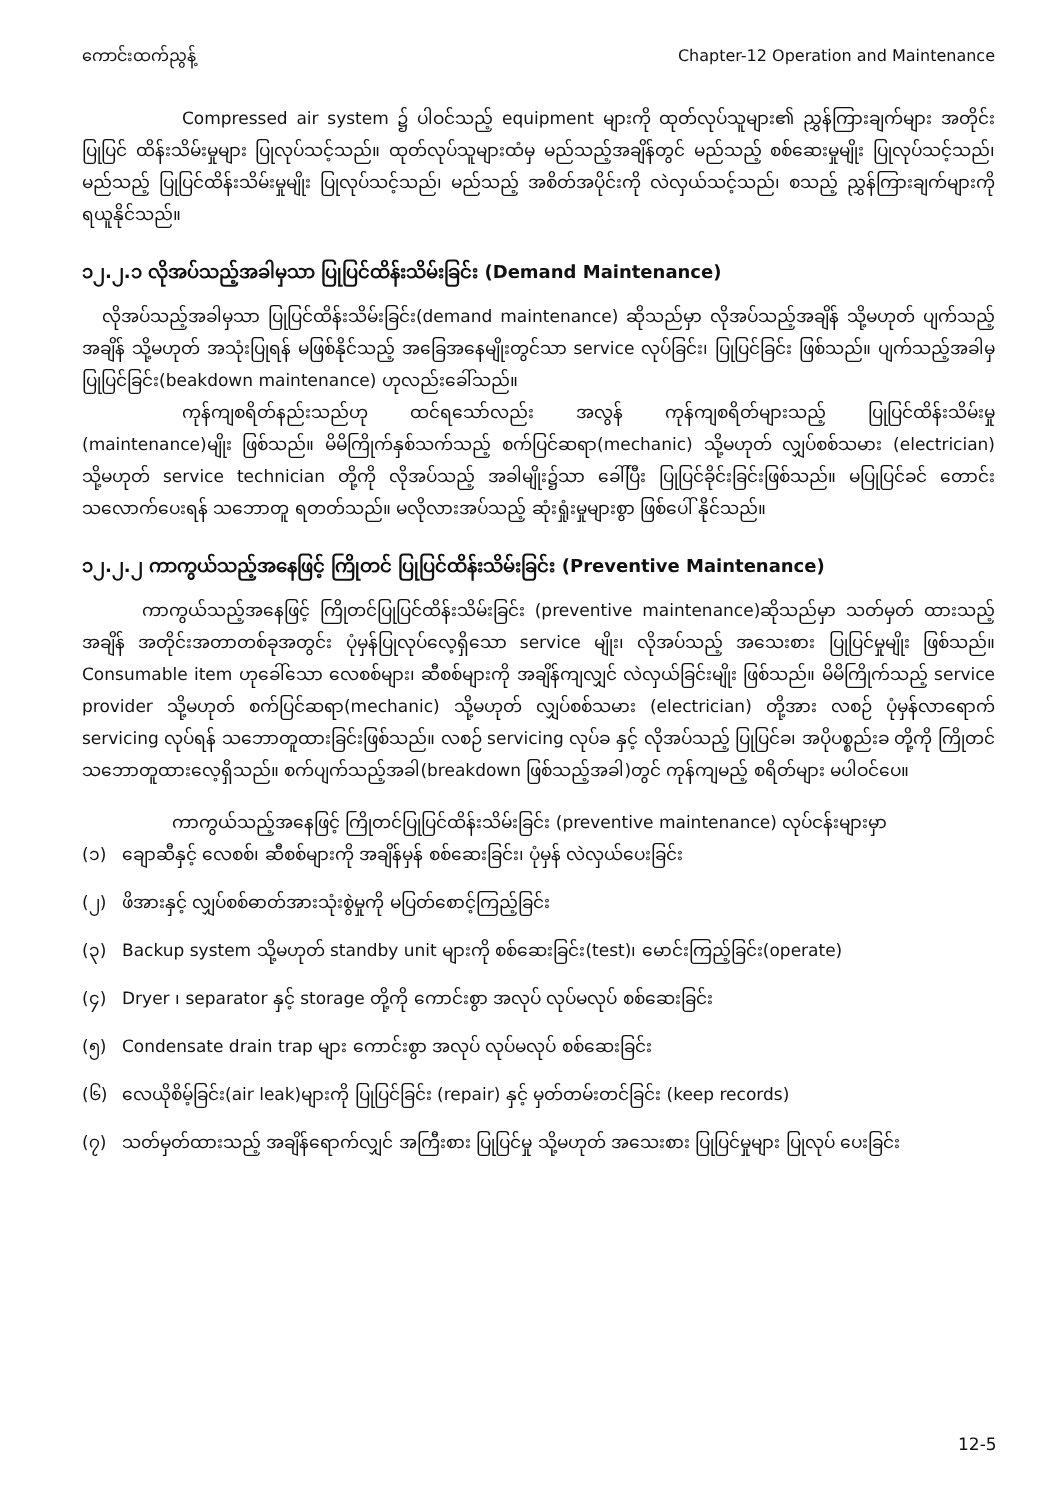ကောင်းထက်ညွန့် Chapter-12 Operation and Maintenance
Compressed air system ၌ ပါဝင်သည့် equipment များကို ထုတ်လုပ်သူများ၏ ညွှန်ကြားချက်များ အတိုင်း ပြုပြင် ထိန်းသိမ်းမှုများ ပြုလုပ်သင့်သည်။ ထုတ်လုပ်သူများထံမှ မည်သည့်အချိန်တွင် မည်သည့် စစ်ဆေးမှုမျိုး ပြုလုပ်သင့်သည်၊ မည်သည့် ပြုပြင်ထိန်းသိမ်းမှုမျိုး ပြုလုပ်သင့်သည်၊ မည်သည့် အစိတ်အပိုင်းကို လဲလှယ်သင့်သည်၊ စသည့် ညွှန်ကြားချက်များကို ရယူနိုင်သည်။
၁၂.၂.၁ လိုအပ်သည့်အခါမှသာ ပြုပြင်ထိန်းသိမ်းခြင်း (Demand Maintenance)
လိုအပ်သည့်အခါမှသာ ပြုပြင်ထိန်းသိမ်းခြင်း(demand maintenance) ဆိုသည်မှာ လိုအပ်သည့်အချိန် သို့မဟုတ် ပျက်သည့်အချိန် သို့မဟုတ် အသုံးပြုရန် မဖြစ်နိုင်သည့် အခြေအနေမျိုးတွင်သာ service လုပ်ခြင်း၊ ပြုပြင်ခြင်း ဖြစ်သည်။ ပျက်သည့်အခါမှ ပြုပြင်ခြင်း(beakdown maintenance) ဟုလည်းခေါ်သည်။
ကုန်ကျစရိတ်နည်းသည်ဟု ထင်ရသော်လည်း အလွန် ကုန်ကျစရိတ်များသည့် ပြုပြင်ထိန်းသိမ်းမှု (maintenance)မျိုး ဖြစ်သည်။ မိမိကြိုက်နှစ်သက်သည့် စက်ပြင်ဆရာ(mechanic) သို့မဟုတ် လျှပ်စစ်သမား (electrician) သို့မဟုတ် service technician တို့ကို လိုအပ်သည့် အခါမျိုး၌သာ ခေါ်ပြီး ပြုပြင်ခိုင်းခြင်းဖြစ်သည်။ မပြုပြင်ခင် တောင်းသလောက်ပေးရန် သဘောတူ ရတတ်သည်။ မလိုလားအပ်သည့် ဆုံးရှုံးမှုများစွာ ဖြစ်ပေါ် နိုင်သည်။
၁၂.၂.၂ ကာကွယ်သည့်အနေဖြင့် ကြိုတင် ပြုပြင်ထိန်းသိမ်းခြင်း (Preventive Maintenance)
ကာကွယ်သည့်အနေဖြင့် ကြိုတင်ပြုပြင်ထိန်းသိမ်းခြင်း (preventive maintenance)ဆိုသည်မှာ သတ်မှတ် ထားသည့် အချိန် အတိုင်းအတာတစ်ခုအတွင်း ပုံမှန်ပြုလုပ်လေ့ရှိသော service မျိုး၊ လိုအပ်သည့် အသေးစား ပြုပြင်မှုမျိုး ဖြစ်သည်။ Consumable item ဟုခေါ်သော လေစစ်များ၊ ဆီစစ်များကို အချိန်ကျလျှင် လဲလှယ်ခြင်းမျိုး ဖြစ်သည်။ မိမိကြိုက်သည့် service provider သို့မဟုတ် စက်ပြင်ဆရာ(mechanic) သို့မဟုတ် လျှပ်စစ်သမား (electrician) တို့အား လစဉ် ပုံမှန်လာရောက် servicing လုပ်ရန် သဘောတူထားခြင်းဖြစ်သည်။ လစဉ် servicing လုပ်ခ နှင့် လိုအပ်သည့် ပြုပြင်ခ၊ အပိုပစ္စည်းခ တို့ကို ကြိုတင်သဘောတူထားလေ့ရှိသည်။ စက်ပျက်သည့်အခါ(breakdown ဖြစ်သည့်အခါ)တွင် ကုန်ကျမည့် စရိတ်များ မပါဝင်ပေ။
ကာကွယ်သည့်အနေဖြင့် ကြိုတင်ပြုပြင်ထိန်းသိမ်းခြင်း (preventive maintenance) လုပ်ငန်းများမှာ
(၁) ချောဆီနှင့် လေစစ်၊ ဆီစစ်များကို အချိန်မှန် စစ်ဆေးခြင်း၊ ပုံမှန် လဲလှယ်ပေးခြင်း
(၂) ဖိအားနှင့် လျှပ်စစ်ဓာတ်အားသုံးစွဲမှုကို မပြတ်စောင့်ကြည့်ခြင်း
(၃) Backup system သို့မဟုတ် standby unit များကို စစ်ဆေးခြင်း(test)၊ မောင်းကြည့်ခြင်း(operate)
(၄) Dryer ၊ separator နှင့် storage တို့ကို ကောင်းစွာ အလုပ် လုပ်မလုပ် စစ်ဆေးခြင်း
(၅) Condensate drain trap များ ကောင်းစွာ အလုပ် လုပ်မလုပ် စစ်ဆေးခြင်း
(၆) လေယိုစိမ့်ခြင်း(air leak)များကို ပြုပြင်ခြင်း (repair) နှင့် မှတ်တမ်းတင်ခြင်း (keep records)
(၇) သတ်မှတ်ထားသည့် အချိန်ရောက်လျှင် အကြီးစား ပြုပြင်မှု သို့မဟုတ် အသေးစား ပြုပြင်မှုများ ပြုလုပ် ပေးခြင်း
12-5